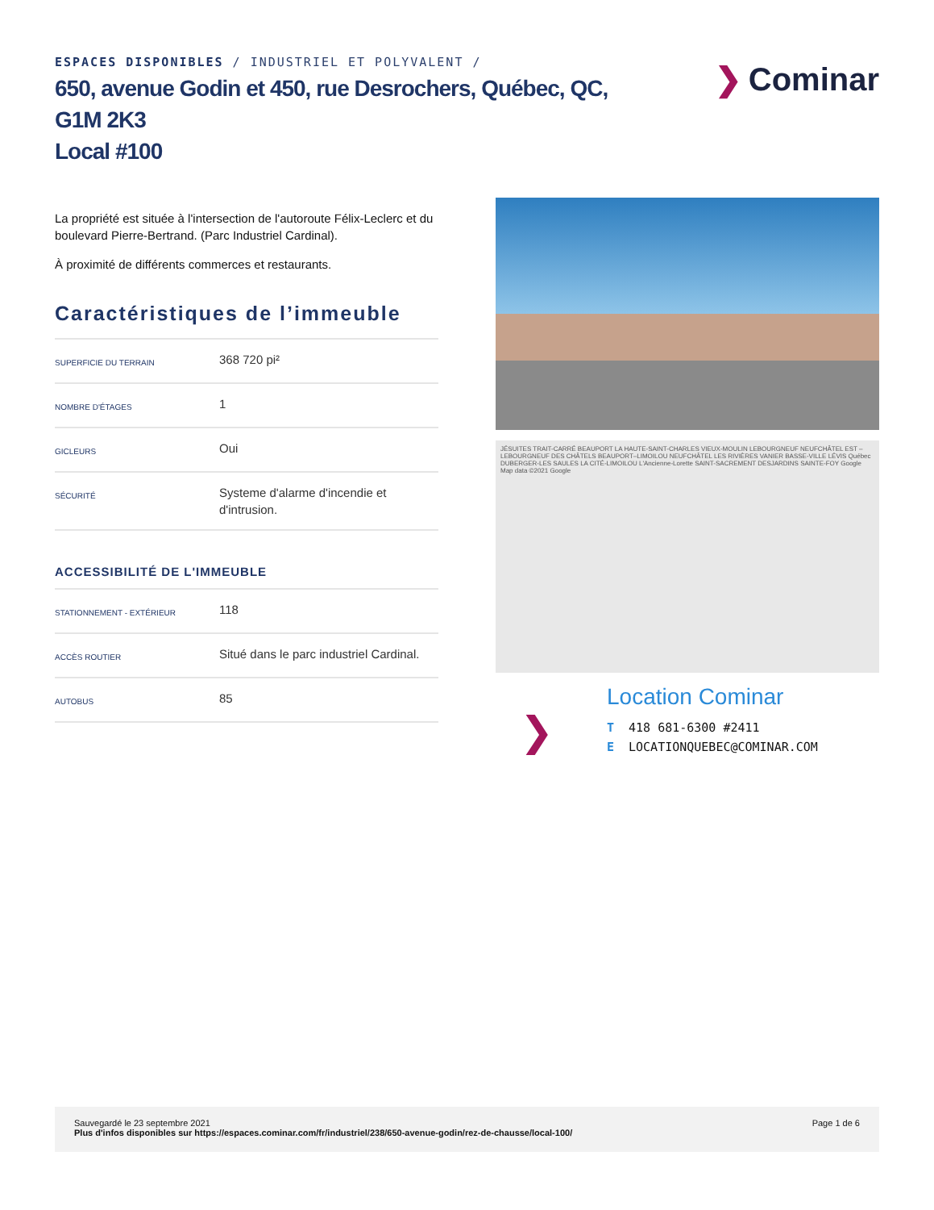ESPACES DISPONIBLES / INDUSTRIEL ET POLYVALENT /
650, avenue Godin et 450, rue Desrochers, Québec, QC,
G1M 2K3
Local #100
❯ Cominar
La propriété est située à l'intersection de l'autoroute Félix-Leclerc et du boulevard Pierre-Bertrand. (Parc Industriel Cardinal).
À proximité de différents commerces et restaurants.
Caractéristiques de l’immeuble
| SUPERFICIE DU TERRAIN | 368 720 pi² |
| NOMBRE D'ÉTAGES | 1 |
| GICLEURS | Oui |
| SÉCURITÉ | Systeme d'alarme d'incendie et d'intrusion. |
ACCESSIBILITÉ DE L'IMMEUBLE
| STATIONNEMENT - EXTÉRIEUR | 118 |
| ACCÈS ROUTIER | Situé dans le parc industriel Cardinal. |
| AUTOBUS | 85 |
JÉSUITES TRAIT-CARRÉ BEAUPORT LA HAUTE-SAINT-CHARLES VIEUX-MOULIN LEBOURGNEUF NEUFCHÂTEL EST –LEBOURGNEUF DES CHÂTELS BEAUPORT–LIMOILOU NEUFCHÂTEL LES RIVIÈRES VANIER BASSE-VILLE LÉVIS Québec DUBERGER-LES SAULES LA CITÉ-LIMOILOU L'Ancienne-Lorette SAINT-SACREMENT DESJARDINS SAINTE-FOY Google Map data ©2021 Google
❯
Location Cominar
T 418 681-6300 #2411
E LOCATIONQUEBEC@COMINAR.COM
Sauvegardé le 23 septembre 2021
Plus d'infos disponibles sur https://espaces.cominar.com/fr/industriel/238/650-avenue-godin/rez-de-chausse/local-100/
Page 1 de 6